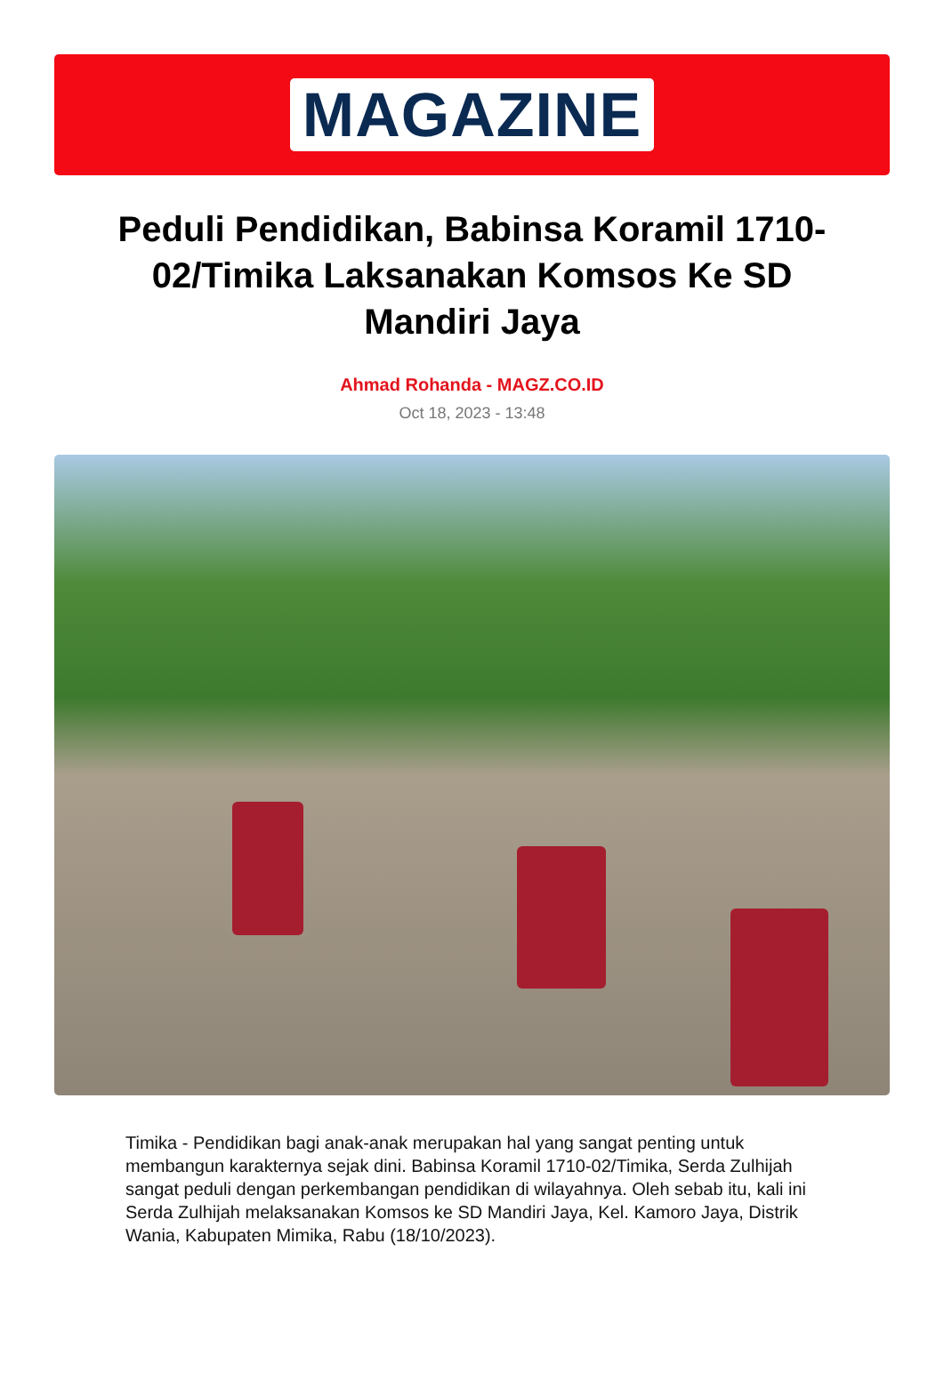MAGAZINE
Peduli Pendidikan, Babinsa Koramil 1710-02/Timika Laksanakan Komsos Ke SD Mandiri Jaya
Ahmad Rohanda - MAGZ.CO.ID
Oct 18, 2023 - 13:48
Timika - Pendidikan bagi anak-anak merupakan hal yang sangat penting untuk membangun karakternya sejak dini. Babinsa Koramil 1710-02/Timika, Serda Zulhijah sangat peduli dengan perkembangan pendidikan di wilayahnya. Oleh sebab itu, kali ini Serda Zulhijah melaksanakan Komsos ke SD Mandiri Jaya, Kel. Kamoro Jaya, Distrik Wania, Kabupaten Mimika, Rabu (18/10/2023).